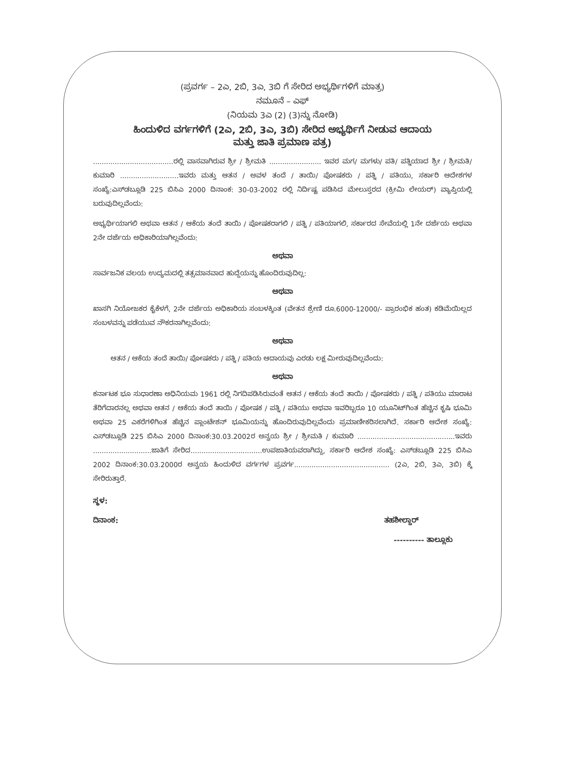(ಪ್ರವರ್ಗ – 2ಎ, 2ಬಿ, 3ಎ, 3ಬಿ ಗೆ ಸೇರಿದ ಅಭ್ಯರ್ಥಿಗಳಿಗೆ ಮಾತ್ರ)
ನಮೂನೆ – ಎಫ್
(ನಿಯಮ 3ಎ (2) (3)ನ್ನು ನೋಡಿ)
ಹಿಂದುಳಿದ ವರ್ಗಗಳಿಗೆ (2ಎ, 2ಬಿ, 3ಎ, 3ಬಿ) ಸೇರಿದ ಅಭ್ಯರ್ಥಿಗೆ ನೀಡುವ ಆದಾಯ
ಮತ್ತು ಜಾತಿ ಪ್ರಮಾಣ ಪತ್ರ)
.....................................ರಲ್ಲಿ ವಾಸವಾಗಿರುವ ಶ್ರೀ / ಶ್ರೀಮತಿ ........................ ಇವರ ಮಗ/ ಮಗಳು/ ಪತಿ/ ಪತ್ನಿಯಾದ ಶ್ರೀ / ಶ್ರೀಮತಿ/ ಕುಮಾರಿ ...........................ಇವರು ಮತ್ತು ಆತನ / ಅವಳ ತಂದೆ / ತಾಯಿ/ ಪೋಷಕರು / ಪತ್ನಿ / ಪತಿಯು, ಸರ್ಕಾರಿ ಆದೇಶಗಳ ಸಂಖ್ಯೆ:ಎಸ್‌ಡಬ್ಲೂಡಿ 225 ಬಿಸಿಎ 2000 ದಿನಾಂಕ: 30-03-2002 ರಲ್ಲಿ ನಿರ್ದಿಷ್ಟ ಪಡಿಸಿದ ಮೇಲುಸ್ತರದ (ಕ್ರೀಮಿ ಲೇಯರ್) ವ್ಯಾಪ್ತಿಯಲ್ಲಿ ಬರುವುದಿಲ್ಲವೆಂದು:
ಅಭ್ಯರ್ಥಿಯಾಗಲಿ ಅಥವಾ ಆತನ / ಆಕೆಯ ತಂದೆ ತಾಯಿ / ಪೋಷಕರಾಗಲಿ / ಪತ್ನಿ / ಪತಿಯಾಗಲಿ, ಸರ್ಕಾರದ ಸೇವೆಯಲ್ಲಿ 1ನೇ ದರ್ಜೆಯ ಅಥವಾ 2ನೇ ದರ್ಜೆಯ ಅಧಿಕಾರಿಯಾಗಿಲ್ಲವೆಂದು:
ಅಥವಾ
ಸಾರ್ವಜನಿಕ ವಲಯ ಉದ್ಯಮದಲ್ಲಿ ತತ್ಸಮಾನವಾದ ಹುದ್ದೆಯನ್ನು ಹೊಂದಿರುವುದಿಲ್ಲ:
ಅಥವಾ
ಖಾಸಗಿ ನಿಯೋಜಕರ ಕೈಕೆಳಗೆ, 2ನೇ ದರ್ಜೆಯ ಅಧಿಕಾರಿಯ ಸಂಬಳಕ್ಕಿಂತ (ವೇತನ ಶ್ರೇಣಿ ರೂ.6000-12000/- ಪ್ರಾರಂಭಿಕ ಹಂತ) ಕಡಿಮೆಯಿಲ್ಲದ ಸಂಬಳವನ್ನು ಪಡೆಯುವ ನೌಕರನಾಗಿಲ್ಲವೆಂದು:
ಅಥವಾ
ಆತನ / ಆಕೆಯ ತಂದೆ ತಾಯಿ/ ಪೋಷಕರು / ಪತ್ನಿ / ಪತಿಯ ಆದಾಯವು ಎರಡು ಲಕ್ಷ ಮೀರುವುದಿಲ್ಲವೆಂದು:
ಅಥವಾ
ಕರ್ನಾಟಕ ಭೂ ಸುಧಾರಣಾ ಅಧಿನಿಯಮ 1961 ರಲ್ಲಿ ನಿಗದಿಪಡಿಸಿರುವಂತೆ ಆತನ / ಆಕೆಯ ತಂದೆ ತಾಯಿ / ಪೋಷಕರು / ಪತ್ನಿ / ಪತಿಯು ಮಾರಾಟ ತೆರಿಗೆದಾರನಲ್ಲ ಅಥವಾ ಆತನ / ಆಕೆಯ ತಂದೆ ತಾಯಿ / ಪೋಷಕ / ಪತ್ನಿ / ಪತಿಯು ಅಥವಾ ಇವರಿಬ್ಬರೂ 10 ಯೂನಿಟ್‌ಗಿಂತ ಹೆಚ್ಚಿನ ಕೃಷಿ ಭೂಮಿ ಅಥವಾ 25 ಎಕರೆಗಳಿಗಿಂತ ಹೆಚ್ಚಿನ ಪ್ಲಾಂಟೇಶನ್ ಭೂಮಿಯನ್ನು ಹೊಂದಿರುವುದಿಲ್ಲವೆಂದು ಪ್ರಮಾಣೀಕರಿಸಲಾಗಿದೆ. ಸರ್ಕಾರಿ ಆದೇಶ ಸಂಖ್ಯೆ: ಎಸ್‌ಡಬ್ಲೂಡಿ 225 ಬಿಸಿಎ 2000 ದಿನಾಂಕ:30.03.2002ರ ಅನ್ವಯ ಶ್ರೀ / ಶ್ರೀಮತಿ / ಕುಮಾರಿ .............................................ಇವರು ...........................ಜಾತಿಗೆ ಸೇರಿದ.................................ಉಪಜಾತಿಯವರಾಗಿದ್ದು, ಸರ್ಕಾರಿ ಆದೇಶ ಸಂಖ್ಯೆ: ಎಸ್‌ಡಬ್ಲೂಡಿ 225 ಬಿಸಿಎ 2002 ದಿನಾಂಕ:30.03.2000ರ ಅನ್ವಯ ಹಿಂದುಳಿದ ವರ್ಗಗಳ ಪ್ರವರ್ಗ............................................ (2ಎ, 2ಬಿ, 3ಎ, 3ಬಿ) ಕ್ಕೆ ಸೇರಿರುತ್ತಾರೆ.
ಸ್ಥಳ:
ದಿನಾಂಕ: ತಹಶೀಲ್ದಾರ್
---------- ತಾಲ್ಲೂಕು